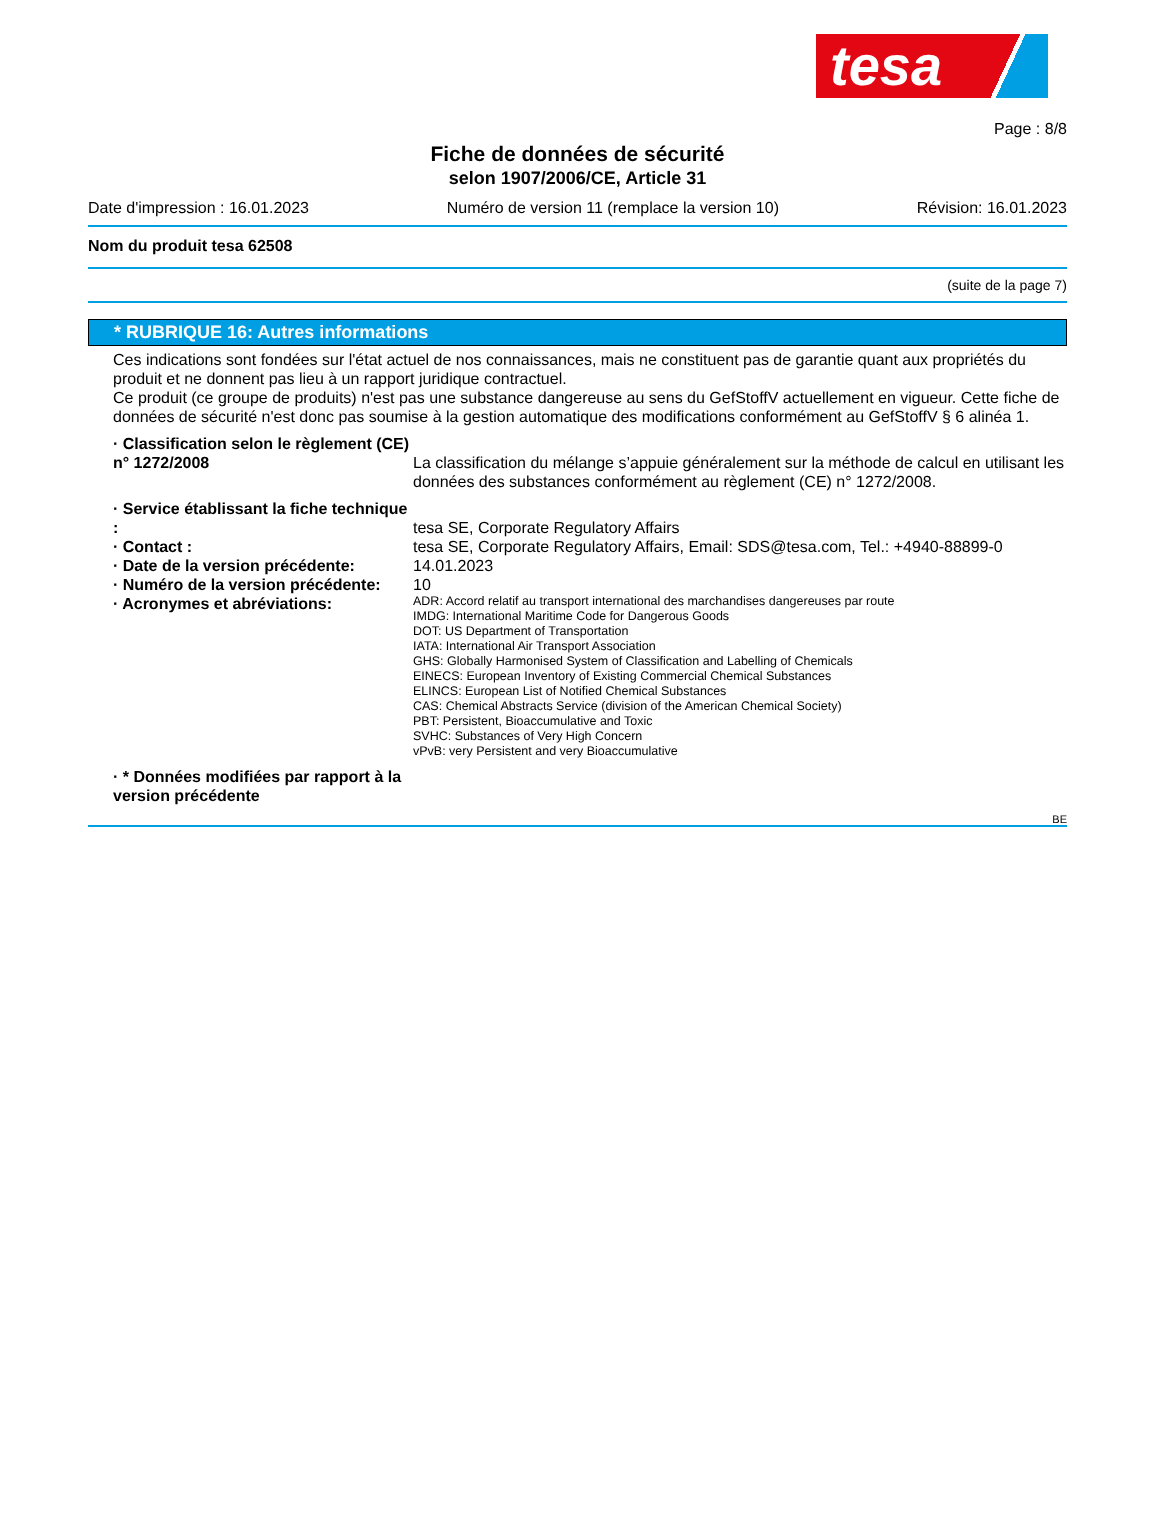tesa
Page : 8/8
Fiche de données de sécurité
selon 1907/2006/CE, Article 31
Date d'impression : 16.01.2023 Numéro de version 11 (remplace la version 10) Révision: 16.01.2023
Nom du produit tesa 62508
(suite de la page 7)
* RUBRIQUE 16: Autres informations
Ces indications sont fondées sur l'état actuel de nos connaissances, mais ne constituent pas de garantie quant aux propriétés du produit et ne donnent pas lieu à un rapport juridique contractuel.
Ce produit (ce groupe de produits) n'est pas une substance dangereuse au sens du GefStoffV actuellement en vigueur. Cette fiche de données de sécurité n'est donc pas soumise à la gestion automatique des modifications conformément au GefStoffV § 6 alinéa 1.
· Classification selon le règlement (CE) n° 1272/2008
La classification du mélange s’appuie généralement sur la méthode de calcul en utilisant les données des substances conformément au règlement (CE) n° 1272/2008.
· Service établissant la fiche technique :
tesa SE, Corporate Regulatory Affairs
· Contact : tesa SE, Corporate Regulatory Affairs, Email: SDS@tesa.com, Tel.: +4940-88899-0
· Date de la version précédente:
14.01.2023
· Numéro de la version précédente:
10
· Acronymes et abréviations:
ADR: Accord relatif au transport international des marchandises dangereuses par route
IMDG: International Maritime Code for Dangerous Goods
DOT: US Department of Transportation
IATA: International Air Transport Association
GHS: Globally Harmonised System of Classification and Labelling of Chemicals
EINECS: European Inventory of Existing Commercial Chemical Substances
ELINCS: European List of Notified Chemical Substances
CAS: Chemical Abstracts Service (division of the American Chemical Society)
PBT: Persistent, Bioaccumulative and Toxic
SVHC: Substances of Very High Concern
vPvB: very Persistent and very Bioaccumulative
· * Données modifiées par rapport à la version précédente
BE